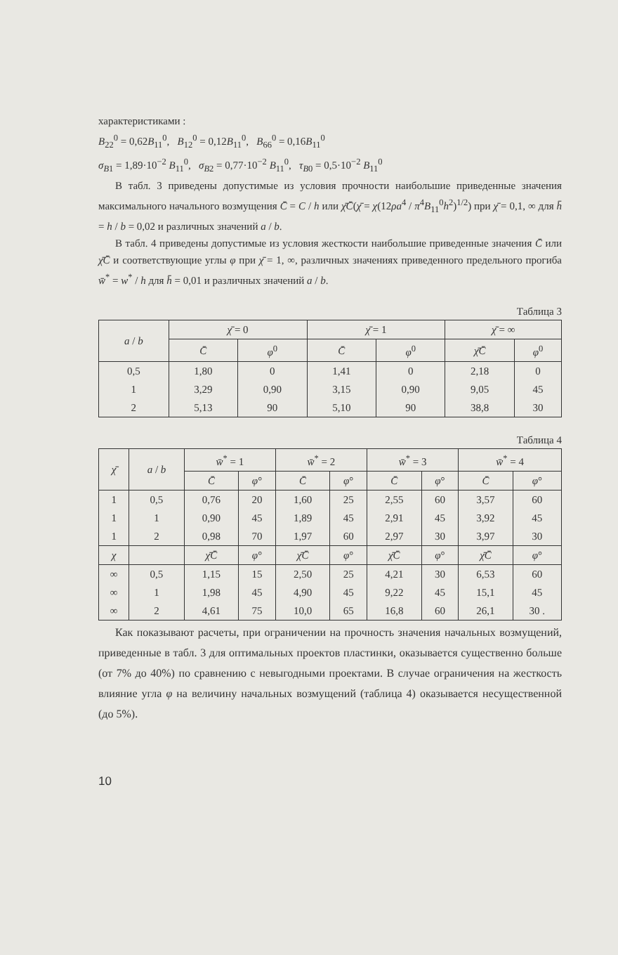характеристиками :
B<sub>22</sub><sup>0</sup> = 0,62B<sub>11</sub><sup>0</sup>, B<sub>12</sub><sup>0</sup> = 0,12B<sub>11</sub><sup>0</sup>, B<sub>66</sub><sup>0</sup> = 0,16B<sub>11</sub><sup>0</sup>
σ<sub>B1</sub> = 1,89·10<sup>−2</sup> B<sub>11</sub><sup>0</sup>, σ<sub>B2</sub> = 0,77·10<sup>−2</sup> B<sub>11</sub><sup>0</sup>, τ<sub>B0</sub> = 0,5·10<sup>−2</sup> B<sub>11</sub><sup>0</sup>
В табл. 3 приведены допустимые из условия прочности наибольшие приведенные значения максимального начального возмущения C̄ = C / h или χ̄C̄(χ̄ = χ(12ρa<sup>4</sup> / π<sup>4</sup>B<sub>11</sub><sup>0</sup>h<sup>2</sup>)<sup>1/2</sup>) при χ̄ = 0,1, ∞ для h̄ = h / b = 0,02 и различных значений a / b.
В табл. 4 приведены допустимые из условия жесткости наибольшие приведенные значения C̄ или χ̄C̄ и соответствующие углы φ при χ̄ = 1, ∞, различных значениях приведенного предельного прогиба w̄<sup>*</sup> = w<sup>*</sup> / h для h̄ = 0,01 и различных значений a / b.
Таблица 3
| a / b | χ̄ = 0 | | χ̄ = 1 | | χ̄ = ∞ | |
| --- | --- | --- | --- | --- | --- | --- |
| | C̄ | φ<sup>0</sup> | C̄ | φ<sup>0</sup> | χ̄C̄ | φ<sup>0</sup> |
| 0,5 | 1,80 | 0 | 1,41 | 0 | 2,18 | 0 |
| 1 | 3,29 | 0,90 | 3,15 | 0,90 | 9,05 | 45 |
| 2 | 5,13 | 90 | 5,10 | 90 | 38,8 | 30 |
Таблица 4
| χ̄ | a / b | w̄<sup>*</sup> = 1 | | w̄<sup>*</sup> = 2 | | w̄<sup>*</sup> = 3 | | w̄<sup>*</sup> = 4 | |
| --- | --- | --- | --- | --- | --- | --- | --- | --- | --- |
| | | C̄ | φ ° | C̄ | φ ° | C̄ | φ ° | C̄ | φ ° |
| 1 | 0,5 | 0,76 | 20 | 1,60 | 25 | 2,55 | 60 | 3,57 | 60 |
| 1 | 1 | 0,90 | 45 | 1,89 | 45 | 2,91 | 45 | 3,92 | 45 |
| 1 | 2 | 0,98 | 70 | 1,97 | 60 | 2,97 | 30 | 3,97 | 30 |
| χ | | χ̄C̄ | φ ° | χ̄C̄ | φ ° | χ̄C̄ | φ ° | χ̄C̄ | φ ° |
| ∞ | 0,5 | 1,15 | 15 | 2,50 | 25 | 4,21 | 30 | 6,53 | 60 |
| ∞ | 1 | 1,98 | 45 | 4,90 | 45 | 9,22 | 45 | 15,1 | 45 |
| ∞ | 2 | 4,61 | 75 | 10,0 | 65 | 16,8 | 60 | 26,1 | 30 . |
Как показывают расчеты, при ограничении на прочность значения начальных возмущений, приведенные в табл. 3 для оптимальных проектов пластинки, оказывается существенно больше (от 7% до 40%) по сравнению с невыгодными проектами. В случае ограничения на жесткость влияние угла φ на величину начальных возмущений (таблица 4) оказывается несущественной (до 5%).
10